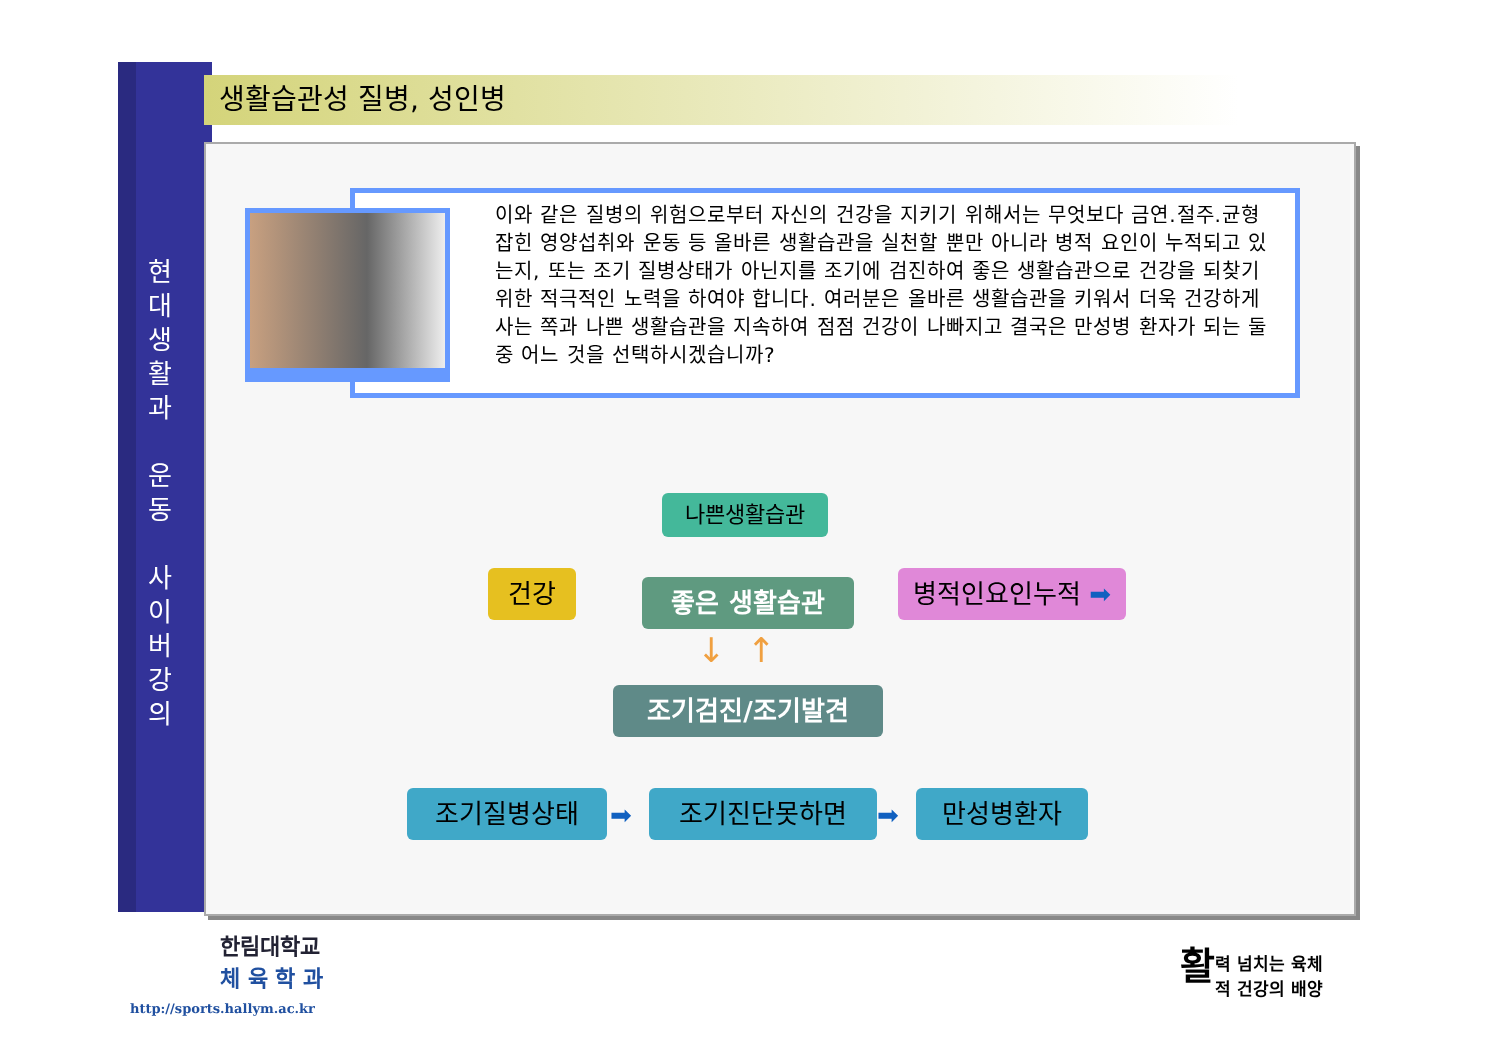현
대
생
활
과
운
동
사
이
버
강
의
생활습관성 질병, 성인병
이와 같은 질병의 위험으로부터 자신의 건강을 지키기 위해서는 무엇보다 금연.절주.균형잡힌 영양섭취와 운동 등 올바른 생활습관을 실천할 뿐만 아니라 병적 요인이 누적되고 있는지, 또는 조기 질병상태가 아닌지를 조기에 검진하여 좋은 생활습관으로 건강을 되찾기 위한 적극적인 노력을 하여야 합니다. 여러분은 올바른 생활습관을 키워서 더욱 건강하게 사는 쪽과 나쁜 생활습관을 지속하여 점점 건강이 나빠지고 결국은 만성병 환자가 되는 둘 중 어느 것을 선택하시겠습니까?
나쁜생활습관
건강 좋은 생활습관 병적인요인누적 ➡
조기검진/조기발견
조기질병상태 조기진단못하면 만성병환자
➡ ➡
↓ ↑
한림대학교
체 육 학 과
http://sports.hallym.ac.kr
활력 넘치는 육체
적 건강의 배양